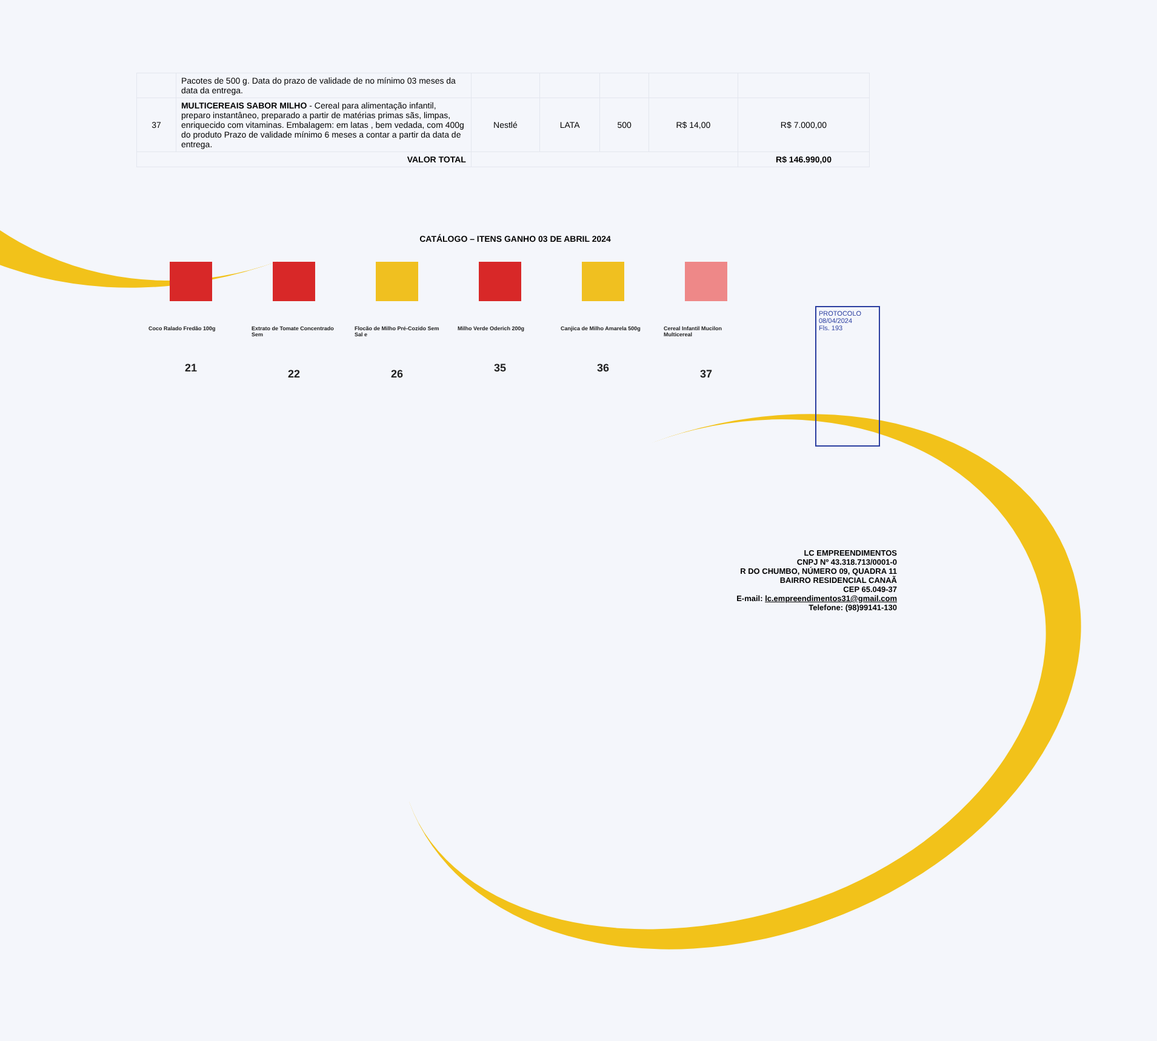| | Pacotes de 500 g. Data do prazo de validade de no mínimo 03 meses da data da entrega. | | | | | |
| 37 | MULTICEREAIS SABOR MILHO - Cereal para alimentação infantil, preparo instantâneo, preparado a partir de matérias primas sãs, limpas, enriquecido com vitaminas. Embalagem: em latas , bem vedada, com 400g do produto Prazo de validade mínimo 6 meses a contar a partir da data de entrega. | Nestlé | LATA | 500 | R$ 14,00 | R$ 7.000,00 |
| VALOR TOTAL | | | | | | R$ 146.990,00 |
CATÁLOGO – ITENS GANHO 03 DE ABRIL 2024
Coco Ralado Fredão 100g
21
Extrato de Tomate Concentrado Sem
22
Flocão de Milho Pré-Cozido Sem Sal e
26
Milho Verde Oderich 200g
35
Canjica de Milho Amarela 500g
36
Cereal Infantil Mucilon Multicereal
37
PROTOCOLO
08/04/2024
Fls. 193
LC EMPREENDIMENTOS
CNPJ Nº 43.318.713/0001-0
R DO CHUMBO, NÚMERO 09, QUADRA 11
BAIRRO RESIDENCIAL CANAÃ
CEP 65.049-37
E-mail: lc.empreendimentos31@gmail.com
Telefone: (98)99141-130